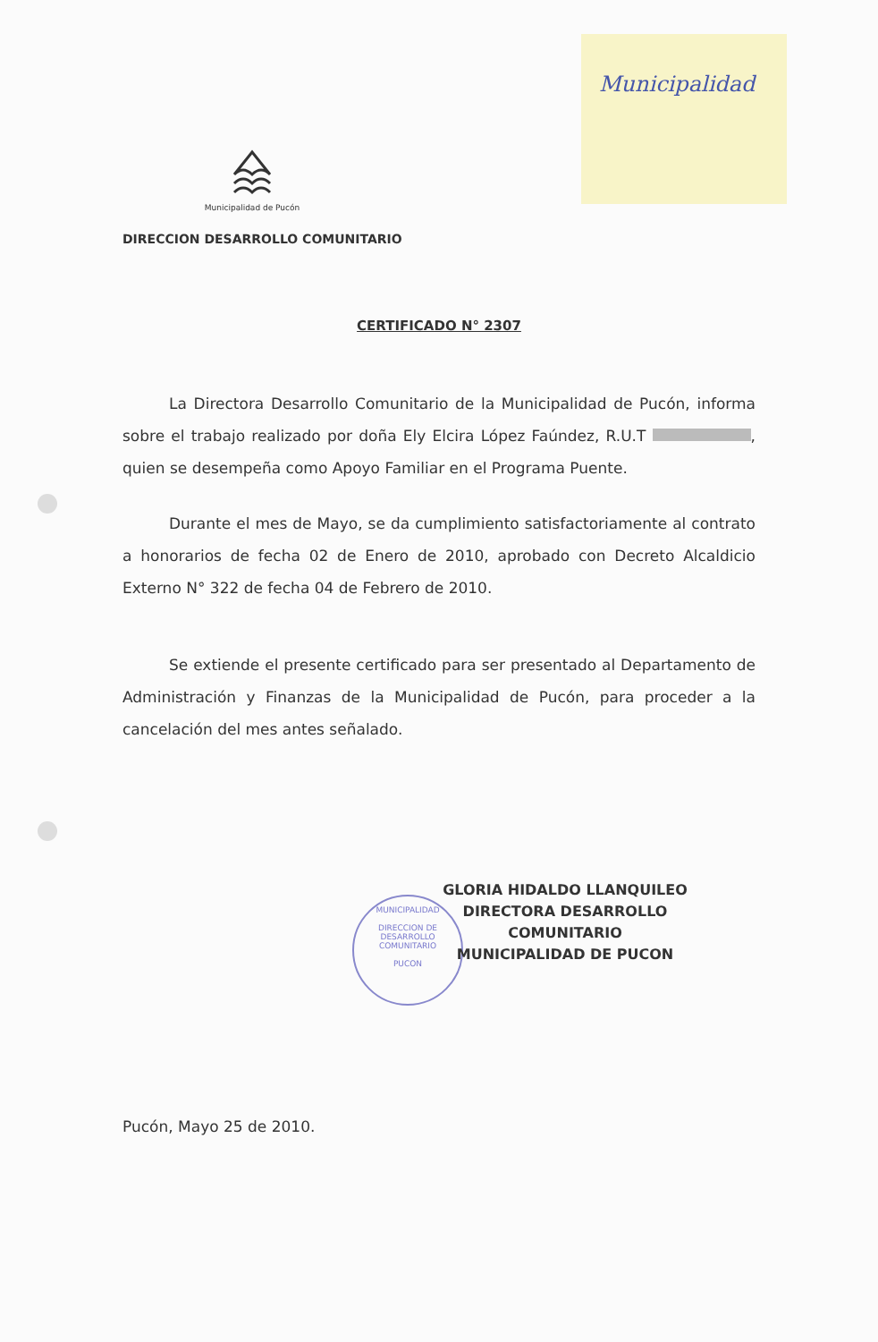Municipalidad
MUNICIPALIDAD
DIRECCION DE
DESARROLLO
COMUNITARIO
PUCON
Municipalidad de Pucón
DIRECCION DESARROLLO COMUNITARIO
CERTIFICADO N° 2307
La Directora Desarrollo Comunitario de la Municipalidad de Pucón, informa sobre el trabajo realizado por doña Ely Elcira López Faúndez, R.U.T , quien se desempeña como Apoyo Familiar en el Programa Puente.
Durante el mes de Mayo, se da cumplimiento satisfactoriamente al contrato a honorarios de fecha 02 de Enero de 2010, aprobado con Decreto Alcaldicio Externo N° 322 de fecha 04 de Febrero de 2010.
Se extiende el presente certificado para ser presentado al Departamento de Administración y Finanzas de la Municipalidad de Pucón, para proceder a la cancelación del mes antes señalado.
GLORIA HIDALDO LLANQUILEO
DIRECTORA DESARROLLO COMUNITARIO
MUNICIPALIDAD DE PUCON
Pucón, Mayo 25 de 2010.